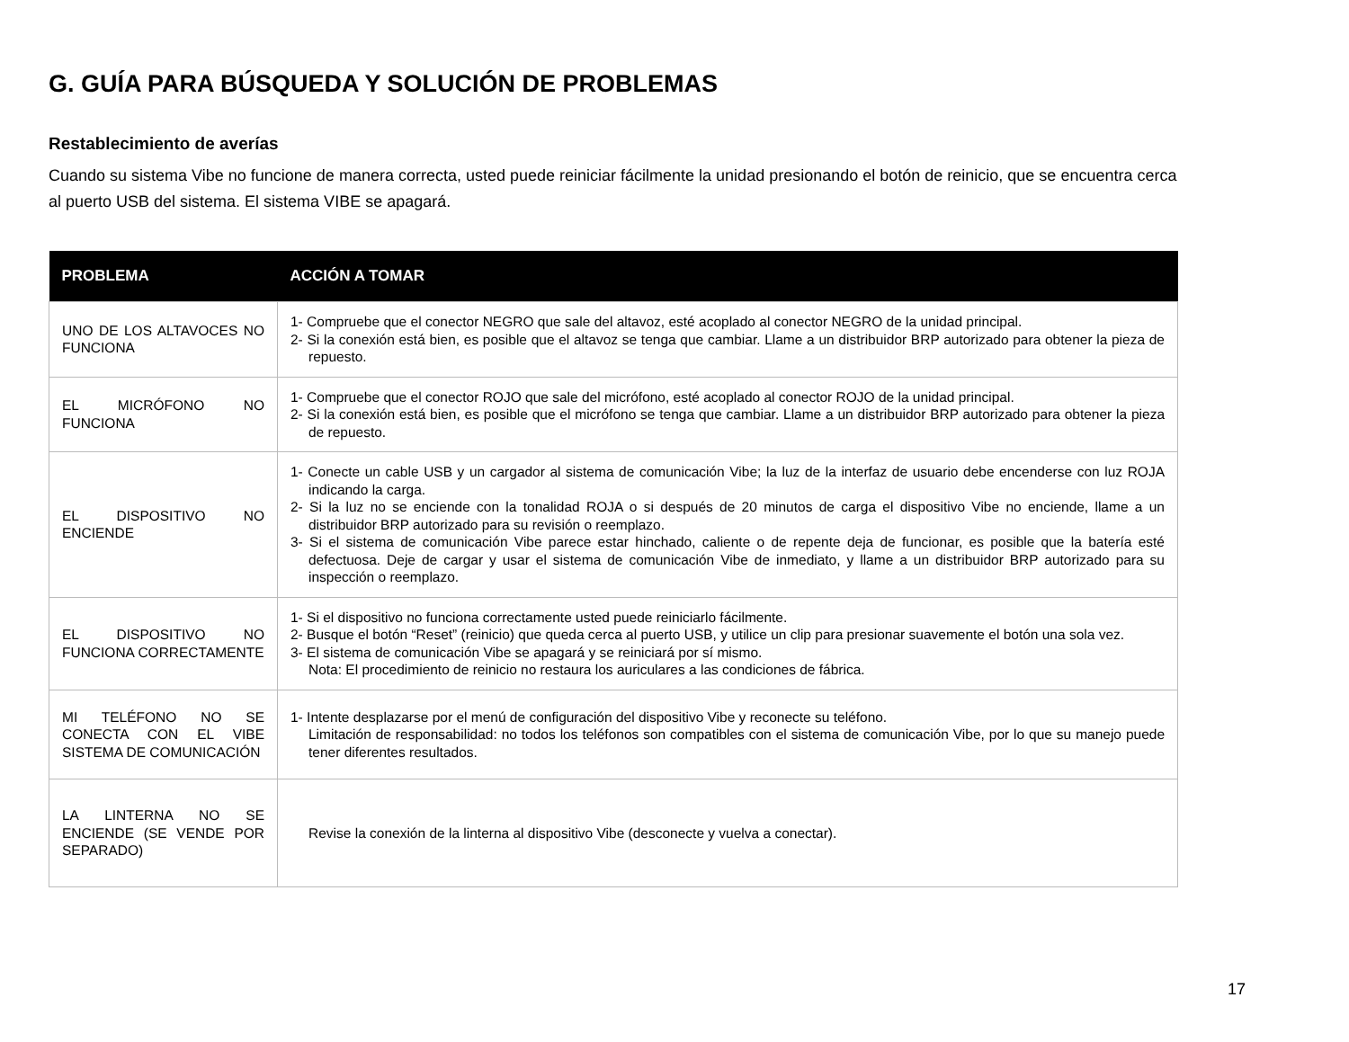G. GUÍA PARA BÚSQUEDA Y SOLUCIÓN DE PROBLEMAS
Restablecimiento de averías
Cuando su sistema Vibe no funcione de manera correcta, usted puede reiniciar fácilmente la unidad presionando el botón de reinicio, que se encuentra cerca al puerto USB del sistema. El sistema VIBE se apagará.
| PROBLEMA | ACCIÓN A TOMAR |
| --- | --- |
| UNO DE LOS ALTAVOCES NO FUNCIONA | 1- Compruebe que el conector NEGRO que sale del altavoz, esté acoplado al conector NEGRO de la unidad principal. 2- Si la conexión está bien, es posible que el altavoz se tenga que cambiar. Llame a un distribuidor BRP autorizado para obtener la pieza de repuesto. |
| EL MICRÓFONO NO FUNCIONA | 1- Compruebe que el conector ROJO que sale del micrófono, esté acoplado al conector ROJO de la unidad principal. 2- Si la conexión está bien, es posible que el micrófono se tenga que cambiar. Llame a un distribuidor BRP autorizado para obtener la pieza de repuesto. |
| EL DISPOSITIVO NO ENCIENDE | 1- Conecte un cable USB y un cargador al sistema de comunicación Vibe; la luz de la interfaz de usuario debe encenderse con luz ROJA indicando la carga. 2- Si la luz no se enciende con la tonalidad ROJA o si después de 20 minutos de carga el dispositivo Vibe no enciende, llame a un distribuidor BRP autorizado para su revisión o reemplazo. 3- Si el sistema de comunicación Vibe parece estar hinchado, caliente o de repente deja de funcionar, es posible que la batería esté defectuosa. Deje de cargar y usar el sistema de comunicación Vibe de inmediato, y llame a un distribuidor BRP autorizado para su inspección o reemplazo. |
| EL DISPOSITIVO NO FUNCIONA CORRECTAMENTE | 1- Si el dispositivo no funciona correctamente usted puede reiniciarlo fácilmente. 2- Busque el botón “Reset” (reinicio) que queda cerca al puerto USB, y utilice un clip para presionar suavemente el botón una sola vez. 3- El sistema de comunicación Vibe se apagará y se reiniciará por sí mismo. Nota: El procedimiento de reinicio no restaura los auriculares a las condiciones de fábrica. |
| MI TELÉFONO NO SE CONECTA CON EL VIBE SISTEMA DE COMUNICACIÓN | 1- Intente desplazarse por el menú de configuración del dispositivo Vibe y reconecte su teléfono. Limitación de responsabilidad: no todos los teléfonos son compatibles con el sistema de comunicación Vibe, por lo que su manejo puede tener diferentes resultados. |
| LA LINTERNA NO SE ENCIENDE (SE VENDE POR SEPARADO) | Revise la conexión de la linterna al dispositivo Vibe (desconecte y vuelva a conectar). |
17